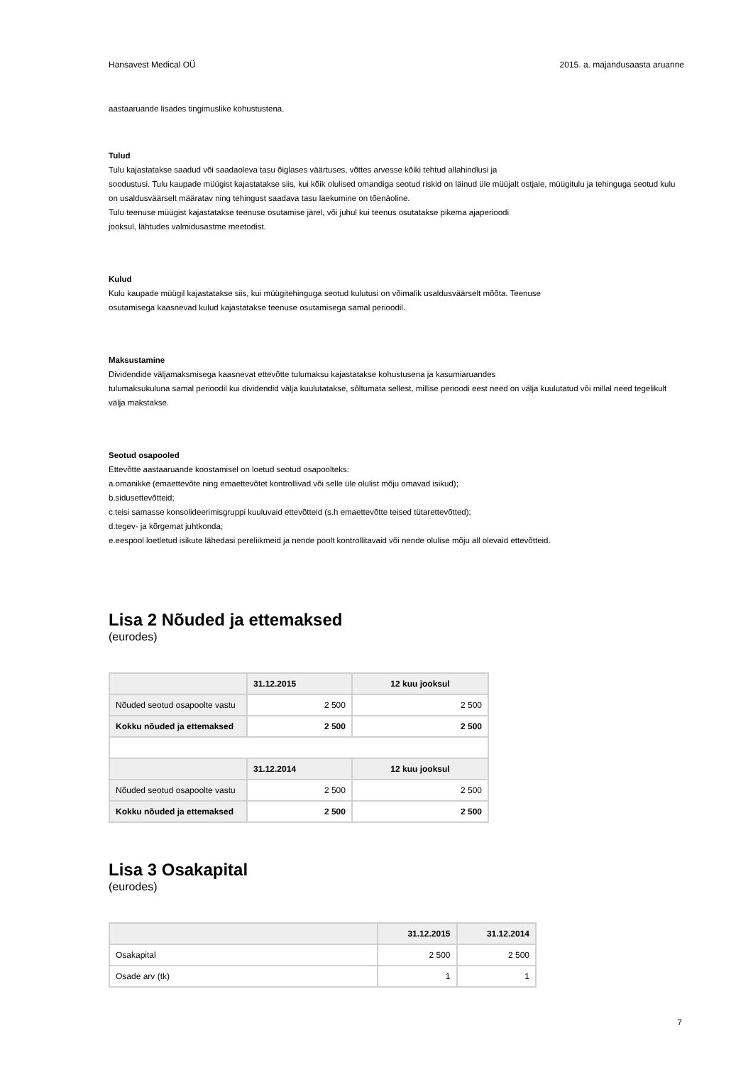Hansavest Medical OÜ 2015. a. majandusaasta aruanne
aastaaruande lisades tingimuslike kohustustena.
Tulud
Tulu kajastatakse saadud või saadaoleva tasu õiglases väärtuses, võttes arvesse kõiki tehtud allahindlusi ja
soodustusi. Tulu kaupade müügist kajastatakse siis, kui kõik olulised omandiga seotud riskid on läinud üle müüjalt ostjale, müügitulu ja tehinguga seotud kulu on usaldusväärselt määratav ning tehingust saadava tasu laekumine on tõenäoline.
Tulu teenuse müügist kajastatakse teenuse osutamise järel, või juhul kui teenus osutatakse pikema ajaperioodi
jooksul, lähtudes valmidusastme meetodist.
Kulud
Kulu kaupade müügil kajastatakse siis, kui müügitehinguga seotud kulutusi on võimalik usaldusväärselt mõõta. Teenuse
osutamisega kaasnevad kulud kajastatakse teenuse osutamisega samal perioodil.
Maksustamine
Dividendide väljamaksmisega kaasnevat ettevõtte tulumaksu kajastatakse kohustusena ja kasumiaruandes
tulumaksukuluna samal perioodil kui dividendid välja kuulutatakse, sõltumata sellest, millise perioodi eest need on välja kuulutatud või millal need tegelikult välja makstakse.
Seotud osapooled
Ettevõtte aastaaruande koostamisel on loetud seotud osapoolteks:
a.omanikke (emaettevõte ning emaettevõtet kontrollivad või selle üle olulist mõju omavad isikud);
b.sidusettevõtteid;
c.teisi samasse konsolideerimisgruppi kuuluvaid ettevõtteid (s.h emaettevõtte teised tütarettevõtted);
d.tegev- ja kõrgemat juhtkonda;
e.eespool loetletud isikute lähedasi pereliikmeid ja nende poolt kontrollitavaid või nende olulise mõju all olevaid ettevõtteid.
Lisa 2 Nõuded ja ettemaksed
(eurodes)
| | 31.12.2015 | 12 kuu jooksul |
| --- | --- | --- |
| Nõuded seotud osapoolte vastu | 2 500 | 2 500 |
| Kokku nõuded ja ettemaksed | 2 500 | 2 500 |
| | 31.12.2014 | 12 kuu jooksul |
| Nõuded seotud osapoolte vastu | 2 500 | 2 500 |
| Kokku nõuded ja ettemaksed | 2 500 | 2 500 |
Lisa 3 Osakapital
(eurodes)
| | 31.12.2015 | 31.12.2014 |
| --- | --- | --- |
| Osakapital | 2 500 | 2 500 |
| Osade arv (tk) | 1 | 1 |
7